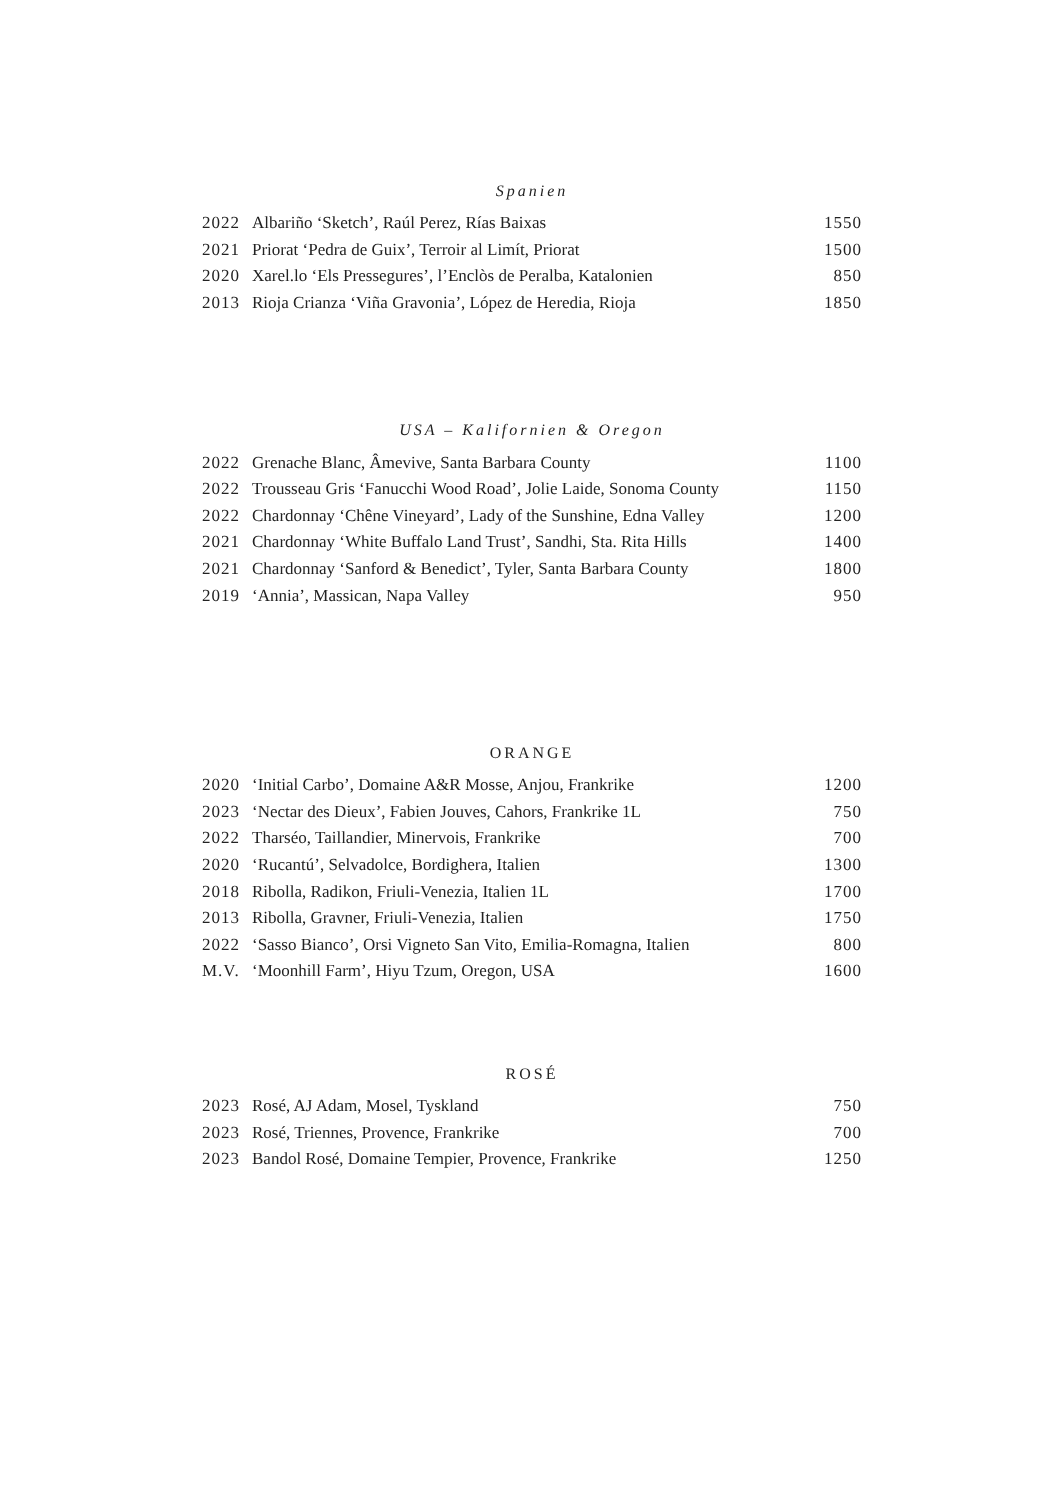Spanien
| 2022 | Albariño ‘Sketch’, Raúl Perez, Rías Baixas | 1550 |
| 2021 | Priorat ‘Pedra de Guix’, Terroir al Limít, Priorat | 1500 |
| 2020 | Xarel.lo ‘Els Pressegures’, l’Enclòs de Peralba, Katalonien | 850 |
| 2013 | Rioja Crianza ‘Viña Gravonia’, López de Heredia, Rioja | 1850 |
USA – Kalifornien & Oregon
| 2022 | Grenache Blanc, Âmevive, Santa Barbara County | 1100 |
| 2022 | Trousseau Gris ‘Fanucchi Wood Road’, Jolie Laide, Sonoma County | 1150 |
| 2022 | Chardonnay ‘Chêne Vineyard’, Lady of the Sunshine, Edna Valley | 1200 |
| 2021 | Chardonnay ‘White Buffalo Land Trust’, Sandhi, Sta. Rita Hills | 1400 |
| 2021 | Chardonnay ‘Sanford & Benedict’, Tyler, Santa Barbara County | 1800 |
| 2019 | ‘Annia’, Massican, Napa Valley | 950 |
ORANGE
| 2020 | ‘Initial Carbo’, Domaine A&R Mosse, Anjou, Frankrike | 1200 |
| 2023 | ‘Nectar des Dieux’, Fabien Jouves, Cahors, Frankrike 1L | 750 |
| 2022 | Tharséo, Taillandier, Minervois, Frankrike | 700 |
| 2020 | ‘Rucantú’, Selvadolce, Bordighera, Italien | 1300 |
| 2018 | Ribolla, Radikon, Friuli-Venezia, Italien 1L | 1700 |
| 2013 | Ribolla, Gravner, Friuli-Venezia, Italien | 1750 |
| 2022 | ‘Sasso Bianco’, Orsi Vigneto San Vito, Emilia-Romagna, Italien | 800 |
| M.V. | ‘Moonhill Farm’, Hiyu Tzum, Oregon, USA | 1600 |
ROSÉ
| 2023 | Rosé, AJ Adam, Mosel, Tyskland | 750 |
| 2023 | Rosé, Triennes, Provence, Frankrike | 700 |
| 2023 | Bandol Rosé, Domaine Tempier, Provence, Frankrike | 1250 |